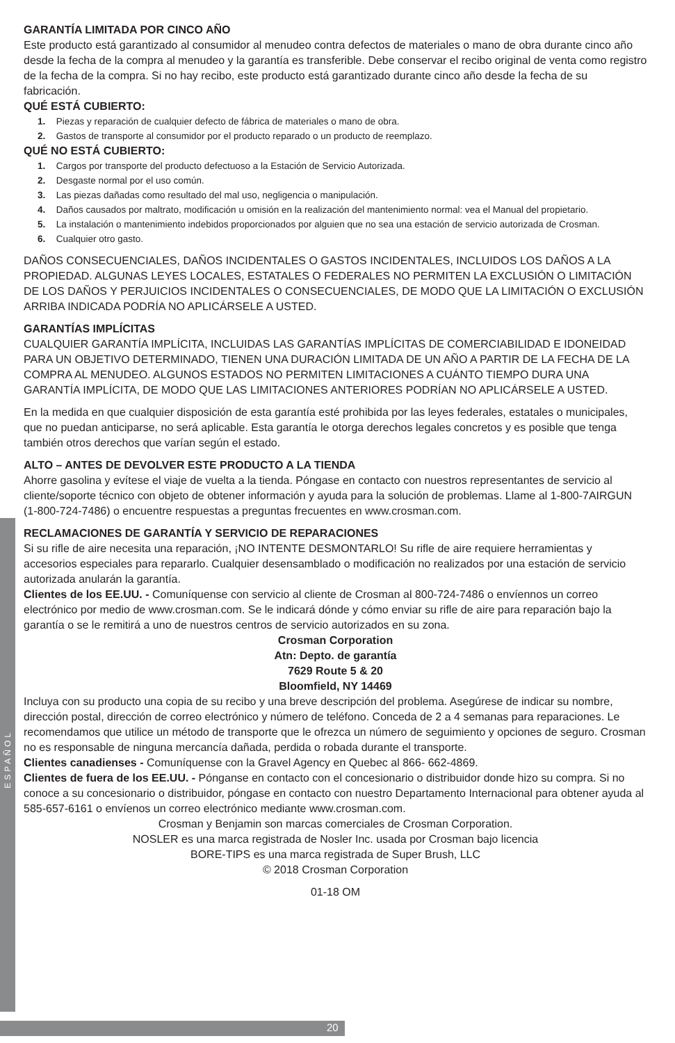ESPAÑOL
GARANTÍA LIMITADA POR CINCO AÑO
Este producto está garantizado al consumidor al menudeo contra defectos de materiales o mano de obra durante cinco año desde la fecha de la compra al menudeo y la garantía es transferible. Debe conservar el recibo original de venta como registro de la fecha de la compra. Si no hay recibo, este producto está garantizado durante cinco año desde la fecha de su fabricación.
QUÉ ESTÁ CUBIERTO:
1. Piezas y reparación de cualquier defecto de fábrica de materiales o mano de obra.
2. Gastos de transporte al consumidor por el producto reparado o un producto de reemplazo.
QUÉ NO ESTÁ CUBIERTO:
1. Cargos por transporte del producto defectuoso a la Estación de Servicio Autorizada.
2. Desgaste normal por el uso común.
3. Las piezas dañadas como resultado del mal uso, negligencia o manipulación.
4. Daños causados por maltrato, modificación u omisión en la realización del mantenimiento normal: vea el Manual del propietario.
5. La instalación o mantenimiento indebidos proporcionados por alguien que no sea una estación de servicio autorizada de Crosman.
6. Cualquier otro gasto.
DAÑOS CONSECUENCIALES, DAÑOS INCIDENTALES O GASTOS INCIDENTALES, INCLUIDOS LOS DAÑOS A LA PROPIEDAD. ALGUNAS LEYES LOCALES, ESTATALES O FEDERALES NO PERMITEN LA EXCLUSIÓN O LIMITACIÓN DE LOS DAÑOS Y PERJUICIOS INCIDENTALES O CONSECUENCIALES, DE MODO QUE LA LIMITACIÓN O EXCLUSIÓN ARRIBA INDICADA PODRÍA NO APLICÁRSELE A USTED.
GARANTÍAS IMPLÍCITAS
CUALQUIER GARANTÍA IMPLÍCITA, INCLUIDAS LAS GARANTÍAS IMPLÍCITAS DE COMERCIABILIDAD E IDONEIDAD PARA UN OBJETIVO DETERMINADO, TIENEN UNA DURACIÓN LIMITADA DE UN AÑO A PARTIR DE LA FECHA DE LA COMPRA AL MENUDEO. ALGUNOS ESTADOS NO PERMITEN LIMITACIONES A CUÁNTO TIEMPO DURA UNA GARANTÍA IMPLÍCITA, DE MODO QUE LAS LIMITACIONES ANTERIORES PODRÍAN NO APLICÁRSELE A USTED.
En la medida en que cualquier disposición de esta garantía esté prohibida por las leyes federales, estatales o municipales, que no puedan anticiparse, no será aplicable. Esta garantía le otorga derechos legales concretos y es posible que tenga también otros derechos que varían según el estado.
ALTO – ANTES DE DEVOLVER ESTE PRODUCTO A LA TIENDA
Ahorre gasolina y evítese el viaje de vuelta a la tienda. Póngase en contacto con nuestros representantes de servicio al cliente/soporte técnico con objeto de obtener información y ayuda para la solución de problemas. Llame al 1-800-7AIRGUN (1-800-724-7486) o encuentre respuestas a preguntas frecuentes en www.crosman.com.
RECLAMACIONES DE GARANTÍA Y SERVICIO DE REPARACIONES
Si su rifle de aire necesita una reparación, ¡NO INTENTE DESMONTARLO! Su rifle de aire requiere herramientas y accesorios especiales para repararlo. Cualquier desensamblado o modificación no realizados por una estación de servicio autorizada anularán la garantía.
Clientes de los EE.UU. - Comuníquense con servicio al cliente de Crosman al 800-724-7486 o envíennos un correo electrónico por medio de www.crosman.com. Se le indicará dónde y cómo enviar su rifle de aire para reparación bajo la garantía o se le remitirá a uno de nuestros centros de servicio autorizados en su zona.
Crosman Corporation
Atn: Depto. de garantía
7629 Route 5 & 20
Bloomfield, NY 14469
Incluya con su producto una copia de su recibo y una breve descripción del problema. Asegúrese de indicar su nombre, dirección postal, dirección de correo electrónico y número de teléfono. Conceda de 2 a 4 semanas para reparaciones. Le recomendamos que utilice un método de transporte que le ofrezca un número de seguimiento y opciones de seguro. Crosman no es responsable de ninguna mercancía dañada, perdida o robada durante el transporte.
Clientes canadienses - Comuníquense con la Gravel Agency en Quebec al 866- 662-4869.
Clientes de fuera de los EE.UU. - Pónganse en contacto con el concesionario o distribuidor donde hizo su compra. Si no conoce a su concesionario o distribuidor, póngase en contacto con nuestro Departamento Internacional para obtener ayuda al 585-657-6161 o envíenos un correo electrónico mediante www.crosman.com.
Crosman y Benjamin son marcas comerciales de Crosman Corporation.
NOSLER es una marca registrada de Nosler Inc. usada por Crosman bajo licencia
BORE-TIPS es una marca registrada de Super Brush, LLC
© 2018 Crosman Corporation
01-18 OM
20